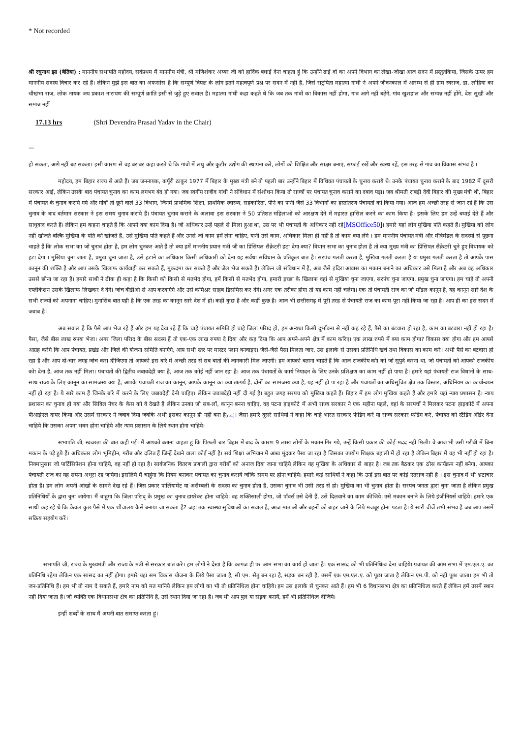* Not recorded
श्री रघुनाथ झा (बेतिया) : माननीय सभापति महोदय, सर्वप्रथम मैं माननीय मंत्री, श्री मणिशंकर अय्यर जी को हार्दिक बधाई देना चाहता हूं कि उन्होंने ढाई र्वा का अपने विभाग का लेखा-जोखा आज सदन में प्रस्तुतकिया, जिसके ऊपर हम माननीय सदस्य विचार कर रहे हैं। लेकिन मुझे इस बात का अफसोस है कि सम्पूर्ण विपक्ष के लोग इतने महत्वपूर्ण प्रश्न पर सदन में नहीं है, जिसे राट्रपिता महात्मा गांधी ने अपने जीवनकाल में आरम्भ से ही ग्राम स्वराज, डा. लोहिया का चौखंभा राज, लोक नायक जय प्रकाश नारायण की सम्पूर्ण क्रांति इसी से जुड़े हुए सवाल है। महात्मा गांधी कहा कहते थे कि जब तक गांवों का विकास नहीं होगा, गांव आगे नहीं बढ़ेंगे, गांव खुशहाल और सम्पन्न नहीं होंगे, देश सुखी और सम्पन्न नहीं
17.13 hrs (Shri Devendra Prasad Yadav in the Chair)
—
हो सकता, आगे नहीं बढ़ सकता। इसी कारण से वह बराबर कहा करते थे कि गांवो में लघु और कुटीर उद्योग की स्थापना करें, लोगों को शिक्षित और साक्षर बनाएं, सफाई रखें और स्वस्थ रहें, इस तरह से गांव का विकास संभव है ।
महोदय, हम बिहार राज्य से आते हैं। जब जननायक, कर्पूरी ठाकुर 1977 में बिहार के मुख्य मंत्री बने तो पहली बार उन्होंने बिहार में विधिवत पंचायतों के चुनाव कराये थे। उनके पंचायत चुनाव कराने के बाद 1982 में दूसरी सरकार आई, लेकिन उसके बाद पंचायत चुनाव का काम लगभग बंद हो गया। जब स्वर्गीय राजीव गांधी ने संविधान में संशोधन किया तो राज्यों पर पंचायत चुनाव कराने का दबाव पड़ा। जब श्रीमती राबड़ी देवी बिहार की मुख्य मंत्री थी, बिहार में पंचायत के चुनाव कराये गये और गांवों तो छूने वाले 33 विभाग, जिनमें प्राथमिक शिक्षा, प्राथमिक स्वास्थ्य, सहकारिता, पीने का पानी जैसे 33 विभागों का हस्तांतरण पंचायतों को किया गया। आज हम अच्छी तरह से जान रहे हैं कि उस चुनाव के बाद वर्तमान सरकार ने इस समय चुनाव कराये हैं। पंचायत चुनाव कराने के अलावा इस सरकार ने 50 प्रतिशत महिलाओं को आरक्षण देने में महारत हासिल करने का काम किया है। इसके लिए हम उन्हें बधाई देते हैं और साधुवाद करते हैं। लेकिन हम कहना चाहते हैं कि आपने क्या काम दिया है। जो अधिकार उन्हें पहले से मिला हुआ था, उस पर भी पंचायतों के अधिकार नहीं रहे[MSOffice50]। हमारे यहां लोग मुखिया पति कहते हैं। मुखिया को लोग नहीं खोजते बल्कि मुखिया के पति को खोजते हैं, उसे मुखिया पति कहते हैं और उनसे जो काम हमें लेना चाहिए, यानी उसे काम, अधिकार मिला ही नहीं है तो काम क्या लेंगे । हम माननीय पंचायत मंत्री और मंत्रिमंडल के सदस्यों से पूछना चाहते हैं कि लोक सभा का जो चुनाव होता है, हम लोग चुनकर आते हैं तो क्या हमें माननीय प्रधान मंत्री जी का प्रिंसिपल सैक्रेटरी हटा देगा क्या? विधान सभा का चुनाव होता है तो क्या मुख्य मंत्री का प्रिंसिपल सैक्रेटरी चुने हुए विधायक को हटा देगा । मुखिया चुना जाता है, प्रमुख चुना जाता है, उसे हटाने का अधिकार किसी अधिकारी को देना यह सर्वथा संविधान के प्रतिकूल बात है। सरपंच गलती करता है, मुखिया गलती करता है या प्रमुख गलती करता है तो आपके पास कानून की शक्ति है और आप उसके खिलाफ कार्यवाही कर सकते हैं, मुकदमा कर सकते हैं और जेल भेज सकते हैं। लेकिन जो संविधान में है, अब जैसे इंदिरा आवास का मकान बनाने का अधिकार उसे मिला है और अब वह अधिकार उससे छीना जा रहा है। हमारे साथी ने ठीक ही कहा है कि किसी को किसी से मतभेद होगा, हमें किसी से मतभेद होगा, हमारी इच्छा के खिलाफ वहां से मुखिया चुना जाएगा, सरपंच चुना जाएगा, प्रमुख चुना जाएगा। हम चाहे तो अपनी एप्लीकेशन उसके खिलाफ लिखकर दे देंगे। जांच बीडीओ से आप करवाएंगे और उसे कमिश्नर साहब डिसमिस कर देंगे। अगर एक तरीका होगा तो यह काम नहीं चलेगा। एक तो पंचायती राज का जो मॉडल कानून है, यह कानून सारे देश के सभी राज्यों को अपनाना चाहिए। मुनासिब बात यही है कि एक तरह का कानून सारे देश में हो। कहीं कुछ है और कहीं कुछ है। आज भी छत्तीसगढ़ में पूरी तरह से पंचायती राज का काम पूरा नहीं किया जा रहा है। आप ही का इस सदन में जवाब है।
अब सवाल है कि पैसे आप भेज रहे हैं और हम यह देख रहे हैं कि चाहे पंचायत समिति हो चाहे जिला परिाद हो, हम अन्यथा किसी दूर्भावना से नहीं कह रहे हैं, पैसे का बंटवारा हो रहा है, काम का बंटवारा नहीं हो रहा है। पैसा, जैसे बीस लाख रुपया भेजा। अगर जिला परिाद के बीस सदस्य हैं तो एक-एक लाख रुपया दे दिया और कह दिया कि आप अपने-अपने क्षेत्र में काम करिए। एक लाख रुपये में क्या काम होगा? विकास क्या होगा और हम आपसे आग्रह करेंगे कि आप पंचायत, प्रखंड और जिले की योजना समिति बनाएंगे, आप सभी स्तर पर मास्टर प्लान बनवाइए। जैसे-जैसे पैसा मिलता जाए, उस इलाके से उसका प्रतिनिधि खर्च तथा विकास का काम करे। अभी पैसे का बंटवारा हो रहा है और आप दो-चार जगह जांच करा दीजिएगा तो आपको इस बारे में अच्छी तरह से सब बातों की जानकारी मिल जाएगी। हम आपको बताना चाहते हैं कि आज राजकीय कोा को जो सुपुर्द करना था, जो पंचायतों को आपको राजकीय कोा देना है, आज तक नहीं मिला। पंचायतों की द्वितीय जबावदेही क्या है, आज तक कोई नहीं जान रहा है। आज तक पंचायतों के कार्य निपादन के लिए उनके प्रशिक्षण का काम नहीं हो पाया है। हमारे यहां पंचायती राज विधानों के साथ-साथ राज्य के लिए कानून का सामंजस्य क्या है, आपके पंचायती राज का कानून, आपके कानून का क्या तात्पर्य है, दोनों का सामंजस्य क्या है, यह नहीं हो पा रहा है और पंचायतों का अधिसूचित क्षेत्र तक विस्तार, अधिनियम का कार्यान्वयन नहीं हो रहा है। ये सारे काम हैं जिनके बारे में करने के लिए जबावदेही देनी चाहिए। लेकिन जवाबदेही नहीं दी गई है। बहुत जगह सरपंच को मुखिया कहते हैं। बिहार में हम लोग मुखिया कहते हैं और हमारे यहां न्याय प्रशासन है। न्याय प्रशासन का चुनाव हो गया और सिविल नेचर के केस को वे देखते हैं लेकिन उनका जो सब-लॉ, कानून बनना चाहिए, वह पटना हाइकोर्ट में अभी राज्य सरकार ने एक महीना पहले, वहां के सरपंचों ने मिलकर पटना हाइकोर्ट में अपना पीआईएल दायर किया और उसमें सरकार ने जबाव दिया जबकि अभी इसका कानून ही नहीं बना है[r51]। जैसा हमारे दूसरे साथियों ने कहा कि चाहे भारत सरकार फंडिंग करें या राज्य सरकार फंडिंग करे, पंचायत को स्टैंडिंग ऑर्डर देना चाहिये कि उसका अपना भवन होना चाहिये और न्याय प्रशासन के लिये स्थान होना चाहिये।
सभापति जी, स्वच्छता की बात कही गई। मैं आपको बताना चाहता हूं कि पिछली बार बिहार में बाढ़ के कारण 9 लाख लोगों के मकान गिर गये, उन्हें किसी प्रकार की कोई मदद नहीं मिली। वे आज भी उसी गरीबी में बिना मकान के पड़े हुये हैं। अधिकतर लोग भूमिहीन, गरीब और दलित हैं जिन्हें देखने वाला कोई नहीं है। सर्व शिक्षा अभियान में आंख मूंदकर पैसा जा रहा है जिसका उपयोग शिक्षक बहाली में हो रहा है लेकिन बिहार में वह भी नहीं हो रहा है। नियमानुसार जो पार्टिसिपेशन होना चाहिये, वह नहीं हो रहा है। सार्वजनिक वितरण प्रणाली द्वारा गरीबों को अनाज दिया जाना चाहिये लेकिन यह मुखिया के अधिकार से बाहर है। जब तक बैठकर एक ठोस कार्यक्रम नहीं बनेगा, आपका पंचायती राज का यह सपना अधूरा रह जायेगा। इसलिये मैं चाहूंगा कि नियम बनाकर पंचायत का चुनाव करायें जोकि समय पर होना चाहिये। हमारे कई साथियों ने कहा कि उन्हें इस बात पर कोई एतराज नहीं है । इस चुनाव में भी भ्रटाचार होता है। हम लोग अपनी आंखों के सामने देख रहे हैं। जिस प्रकार पार्लियामेंट या असैम्बली के सदस्य का चुनाव होता है, उसका चुनाव भी उसी तरह से हो। मुखिया का भी चुनाव होता है। सरपंच जनता द्वारा चुना जाता है लेकिन प्रमुख प्रतिनिधियों के द्वारा चुना जायेगा। मैं चाहूंगा कि जिला परिाद् के प्रमुख का चुनाव डायरेक्ट होना चाहिये। वह शक्तिसाली होगा, जो पॉवर्स उसे देनी हैं, उसे दिलवाने का काम कीजिये। उसे मकान बनाने के लिये इंजीनियर्स चाहिये। हमारे एक साथी कह रहे थे कि केवल कुछ पैसे में एक शौचालय कैसे बनाया जा सकता है? जहां तक स्वास्थ्य सुविधाओं का सवाल है, आज माताओं और बहनों को बाहर जाने के लिये मजबूर होना पड़ता है। ये सारी चीजें तभी संभव है जब आप उसमें सक्रिय सहयोग करें।
सभापति जी, राज्य के मुख्यमंत्री और राज्य के मंत्री से सरकार बात करे। हम लोगों ने देखा है कि कागज ही पर आम सभा का कार्य हो जाता है। एक सासंद को भी प्रतिनिधित्व देना चाहिये। पंचायत की आम सभा में एम.एल.ए. का प्रतिनिधि रहेगा लेकिन एक सांसद का नहीं होगा। हमारे यहां सम विकास योजना के लिये पैसा जाता है, सी एम. सेतु बन रहा है, सड़क बन रही है, उसमें एक एम.एल.ए. को पूछा जाता है लेकिन एम.पी. को नहीं पूछा जाता। हम भी तो जन-प्रतिनिधि हैं। हम भी तो नाम दे सकते हैं, हमारे नाम को मत मानिये लेकिन हम लोगों का भी तो प्रतिनिधित्व होना चाहिये। हम उस इलाके से चुनकर आते हैं। हम भी 6 विधानसभा क्षेत्र का प्रतिनिधित्व करते हैं लेकिन हमें उसमें स्थान नहीं दिया जाता है। जो व्यक्ति एक विधानसभा क्षेत्र का प्रतिनिधि है, उसे स्थान दिया जा रहा है। जब भी आप पुल या सड़क बनायें, हमें भी प्रतिनिधित्व दीजिये।
इन्हीं शब्दों के साथ मैं अपनी बात समाप्त करता हूं।